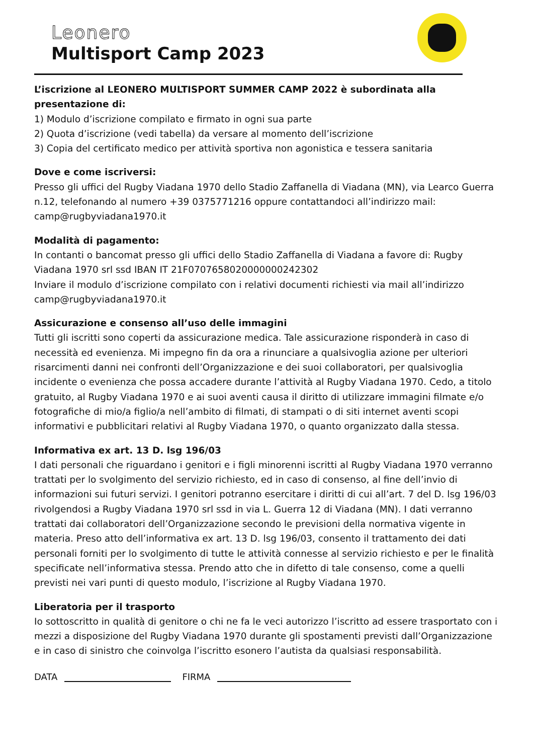Leonero
Multisport Camp 2023
L’iscrizione al LEONERO MULTISPORT SUMMER CAMP 2022 è subordinata alla presentazione di:
1) Modulo d’iscrizione compilato e firmato in ogni sua parte
2) Quota d’iscrizione (vedi tabella) da versare al momento dell’iscrizione
3) Copia del certificato medico per attività sportiva non agonistica e tessera sanitaria
Dove e come iscriversi:
Presso gli uffici del Rugby Viadana 1970 dello Stadio Zaffanella di Viadana (MN), via Learco Guerra n.12, telefonando al numero +39 0375771216 oppure contattandoci all’indirizzo mail: camp@rugbyviadana1970.it
Modalità di pagamento:
In contanti o bancomat presso gli uffici dello Stadio Zaffanella di Viadana a favore di: Rugby Viadana 1970 srl ssd IBAN IT 21F0707658020000000242302
Inviare il modulo d’iscrizione compilato con i relativi documenti richiesti via mail all’indirizzo camp@rugbyviadana1970.it
Assicurazione e consenso all’uso delle immagini
Tutti gli iscritti sono coperti da assicurazione medica. Tale assicurazione risponderà in caso di necessità ed evenienza. Mi impegno fin da ora a rinunciare a qualsivoglia azione per ulteriori risarcimenti danni nei confronti dell’Organizzazione e dei suoi collaboratori, per qualsivoglia incidente o evenienza che possa accadere durante l’attività al Rugby Viadana 1970. Cedo, a titolo gratuito, al Rugby Viadana 1970 e ai suoi aventi causa il diritto di utilizzare immagini filmate e/o fotografiche di mio/a figlio/a nell’ambito di filmati, di stampati o di siti internet aventi scopi informativi e pubblicitari relativi al Rugby Viadana 1970, o quanto organizzato dalla stessa.
Informativa ex art. 13 D. lsg 196/03
I dati personali che riguardano i genitori e i figli minorenni iscritti al Rugby Viadana 1970 verranno trattati per lo svolgimento del servizio richiesto, ed in caso di consenso, al fine dell’invio di informazioni sui futuri servizi. I genitori potranno esercitare i diritti di cui all’art. 7 del D. lsg 196/03 rivolgendosi a Rugby Viadana 1970 srl ssd in via L. Guerra 12 di Viadana (MN). I dati verranno trattati dai collaboratori dell’Organizzazione secondo le previsioni della normativa vigente in materia. Preso atto dell’informativa ex art. 13 D. lsg 196/03, consento il trattamento dei dati personali forniti per lo svolgimento di tutte le attività connesse al servizio richiesto e per le finalità specificate nell’informativa stessa. Prendo atto che in difetto di tale consenso, come a quelli previsti nei vari punti di questo modulo, l’iscrizione al Rugby Viadana 1970.
Liberatoria per il trasporto
Io sottoscritto in qualità di genitore o chi ne fa le veci autorizzo l’iscritto ad essere trasportato con i mezzi a disposizione del Rugby Viadana 1970 durante gli spostamenti previsti dall’Organizzazione e in caso di sinistro che coinvolga l’iscritto esonero l’autista da qualsiasi responsabilità.
DATA FIRMA